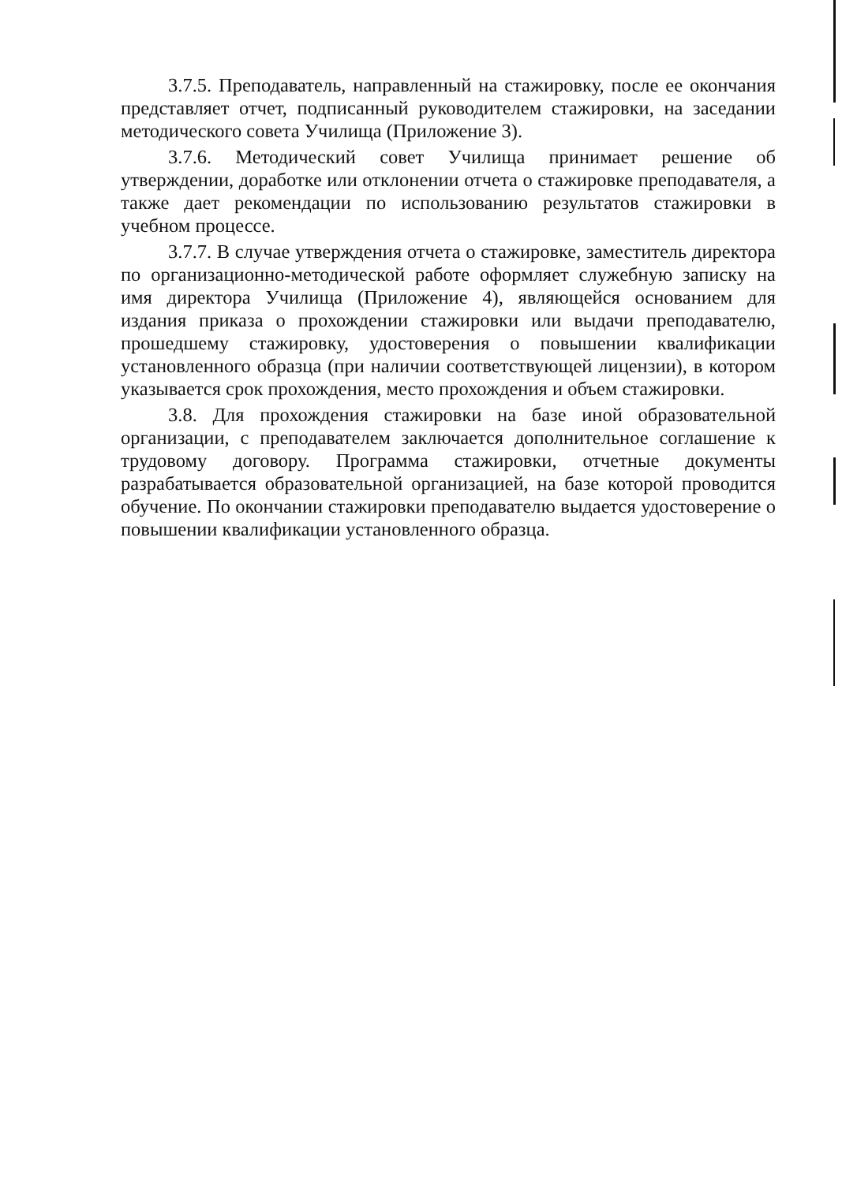3.7.5. Преподаватель, направленный на стажировку, после ее окончания представляет отчет, подписанный руководителем стажировки, на заседании методического совета Училища (Приложение 3).
3.7.6. Методический совет Училища принимает решение об утверждении, доработке или отклонении отчета о стажировке преподавателя, а также дает рекомендации по использованию результатов стажировки в учебном процессе.
3.7.7. В случае утверждения отчета о стажировке, заместитель директора по организационно-методической работе оформляет служебную записку на имя директора Училища (Приложение 4), являющейся основанием для издания приказа о прохождении стажировки или выдачи преподавателю, прошедшему стажировку, удостоверения о повышении квалификации установленного образца (при наличии соответствующей лицензии), в котором указывается срок прохождения, место прохождения и объем стажировки.
3.8. Для прохождения стажировки на базе иной образовательной организации, с преподавателем заключается дополнительное соглашение к трудовому договору. Программа стажировки, отчетные документы разрабатывается образовательной организацией, на базе которой проводится обучение. По окончании стажировки преподавателю выдается удостоверение о повышении квалификации установленного образца.